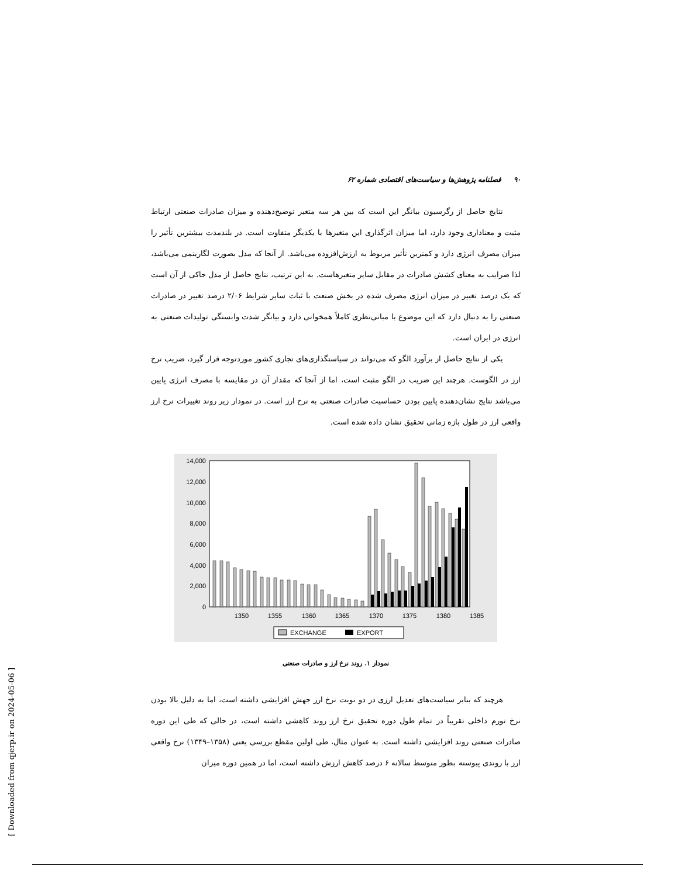۹۰ فصلنامه پژوهش‌ها و سیاست‌های اقتصادی شماره ۶۲
نتایج حاصل از رگرسیون بیانگر این است که بین هر سه متغیر توضیح‌دهنده و میزان صادرات صنعتی ارتباط مثبت و معناداری وجود دارد، اما میزان اثرگذاری این متغیرها با یکدیگر متفاوت است. در بلندمدت بیشترین تأثیر را میزان مصرف انرژی دارد و کمترین تأثیر مربوط به ارزش‌افزوده می‌باشد. از آنجا که مدل بصورت لگاریتمی می‌باشد، لذا ضرایب به معنای کشش صادرات در مقابل سایر متغیرهاست. به این ترتیب، نتایج حاصل از مدل حاکی از آن است که یک درصد تغییر در میزان انرژی مصرف شده در بخش صنعت با ثبات سایر شرایط ۲/۰۶ درصد تغییر در صادرات صنعتی را به دنبال دارد که این موضوع با مبانی‌نظری کاملاً همخوانی دارد و بیانگر شدت وابستگی تولیدات صنعتی به انرژی در ایران است.
یکی از نتایج حاصل از برآورد الگو که می‌تواند در سیاستگذاری‌های تجاری کشور موردتوجه قرار گیرد، ضریب نرخ ارز در الگوست. هرچند این ضریب در الگو مثبت است، اما از آنجا که مقدار آن در مقایسه با مصرف انرژی پایین می‌باشد نتایج نشان‌دهنده پایین بودن حساسیت صادرات صنعتی به نرخ ارز است. در نمودار زیر روند تغییرات نرخ ارز واقعی ارز در طول بازه زمانی تحقیق نشان داده شده است.
14,000
12,000
10,000
8,000
6,000
4,000
2,000
0
1350
1355
1360
1365
1370
1375
1380
1385
EXCHANGE
EXPORT
نمودار ۱. روند نرخ ارز و صادرات صنعتی
هرچند که بنابر سیاست‌های تعدیل ارزی در دو نوبت نرخ ارز جهش افزایشی داشته است، اما به دلیل بالا بودن نرخ تورم داخلی تقریباً در تمام طول دوره تحقیق نرخ ارز روند کاهشی داشته است، در حالی که طی این دوره صادرات صنعتی روند افزایشی داشته است. به عنوان مثال، طی اولین مقطع بررسی یعنی (۱۳۵۸–۱۳۴۹) نرخ واقعی ارز با روندی پیوسته بطور متوسط سالانه ۶ درصد کاهش ارزش داشته است، اما در همین دوره میزان
[ Downloaded from qjerp.ir on 2024-05-06 ]